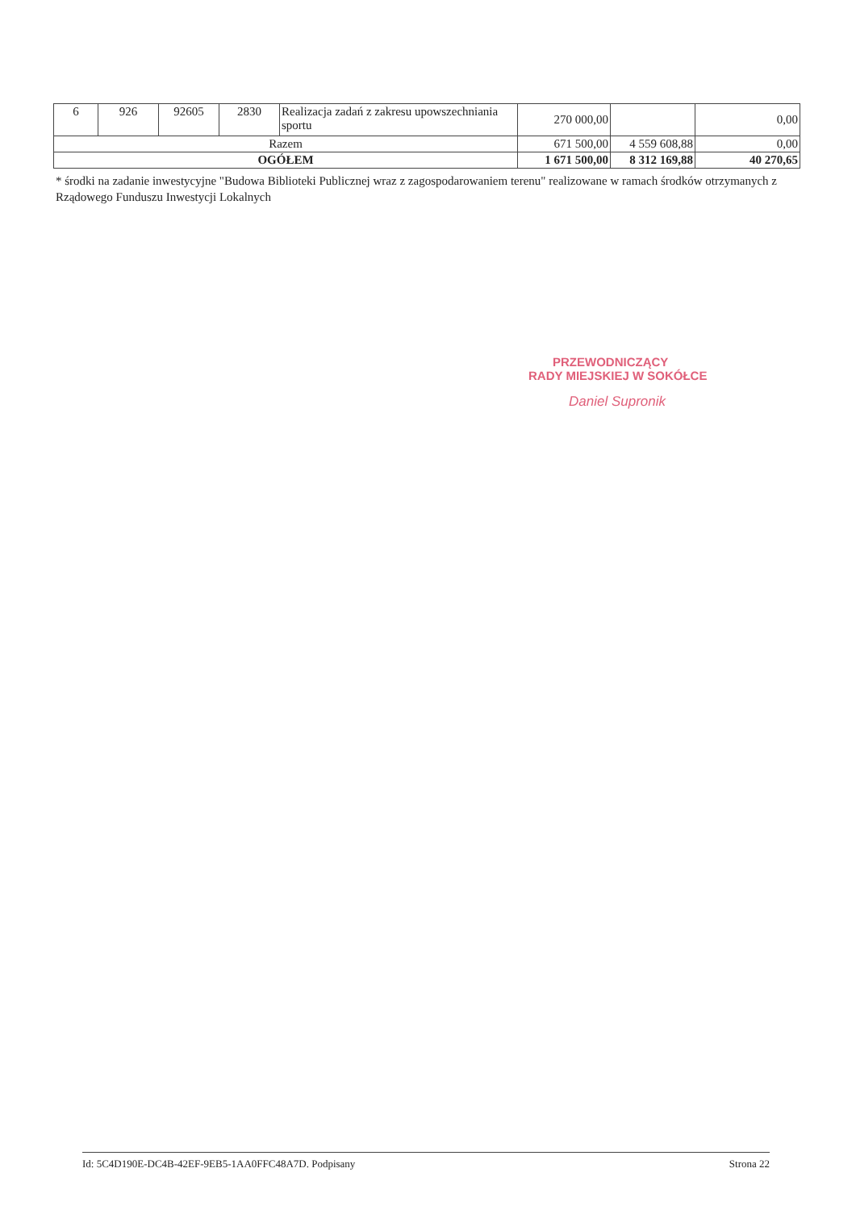| 6 | 926 | 92605 | 2830 | Realizacja zadań z zakresu upowszechniania sportu | 270 000,00 | | 0,00 |
| Razem | | | | | 671 500,00 | 4 559 608,88 | 0,00 |
| OGÓŁEM | | | | | 1 671 500,00 | 8 312 169,88 | 40 270,65 |
* środki na zadanie inwestycyjne "Budowa Biblioteki Publicznej wraz z zagospodarowaniem terenu" realizowane w ramach środków otrzymanych z Rządowego Funduszu Inwestycji Lokalnych
PRZEWODNICZĄCY
RADY MIEJSKIEJ W SOKÓŁCE
Daniel Supronik
Id: 5C4D190E-DC4B-42EF-9EB5-1AA0FFC48A7D. Podpisany Strona 22